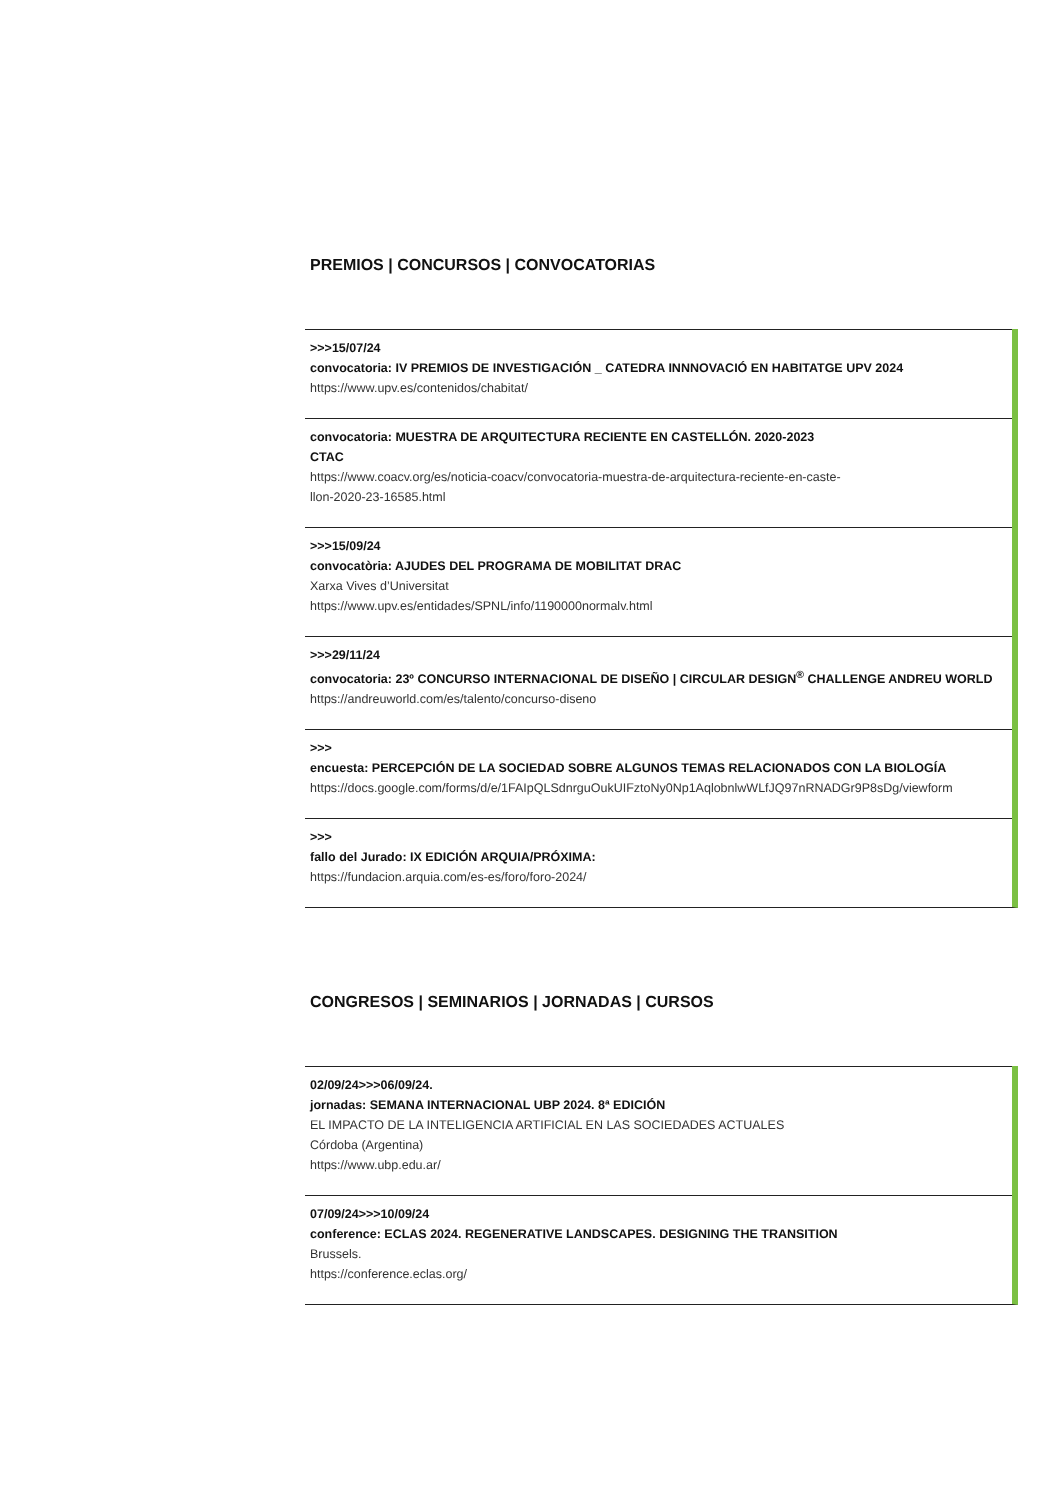PREMIOS | CONCURSOS | CONVOCATORIAS
>>>15/07/24
convocatoria: IV PREMIOS DE INVESTIGACIÓN _ CATEDRA INNNOVACIÓ EN HABITATGE UPV 2024
https://www.upv.es/contenidos/chabitat/
convocatoria: MUESTRA DE ARQUITECTURA RECIENTE EN CASTELLÓN. 2020-2023
CTAC
https://www.coacv.org/es/noticia-coacv/convocatoria-muestra-de-arquitectura-reciente-en-caste-
llon-2020-23-16585.html
>>>15/09/24
convocatòria: AJUDES DEL PROGRAMA DE MOBILITAT DRAC
Xarxa Vives d’Universitat
https://www.upv.es/entidades/SPNL/info/1190000normalv.html
>>>29/11/24
convocatoria: 23º CONCURSO INTERNACIONAL DE DISEÑO | CIRCULAR DESIGN<sup>®</sup> CHALLENGE ANDREU WORLD
https://andreuworld.com/es/talento/concurso-diseno
>>>
encuesta: PERCEPCIÓN DE LA SOCIEDAD SOBRE ALGUNOS TEMAS RELACIONADOS CON LA BIOLOGÍA
https://docs.google.com/forms/d/e/1FAIpQLSdnrguOukUIFztoNy0Np1AqlobnlwWLfJQ97nRNADGr9P8sDg/viewform
>>>
fallo del Jurado: IX EDICIÓN ARQUIA/PRÓXIMA:
https://fundacion.arquia.com/es-es/foro/foro-2024/
CONGRESOS | SEMINARIOS | JORNADAS | CURSOS
02/09/24>>>06/09/24.
jornadas: SEMANA INTERNACIONAL UBP 2024. 8ª EDICIÓN
EL IMPACTO DE LA INTELIGENCIA ARTIFICIAL EN LAS SOCIEDADES ACTUALES
Córdoba (Argentina)
https://www.ubp.edu.ar/
07/09/24>>>10/09/24
conference: ECLAS 2024. REGENERATIVE LANDSCAPES. DESIGNING THE TRANSITION
Brussels.
https://conference.eclas.org/